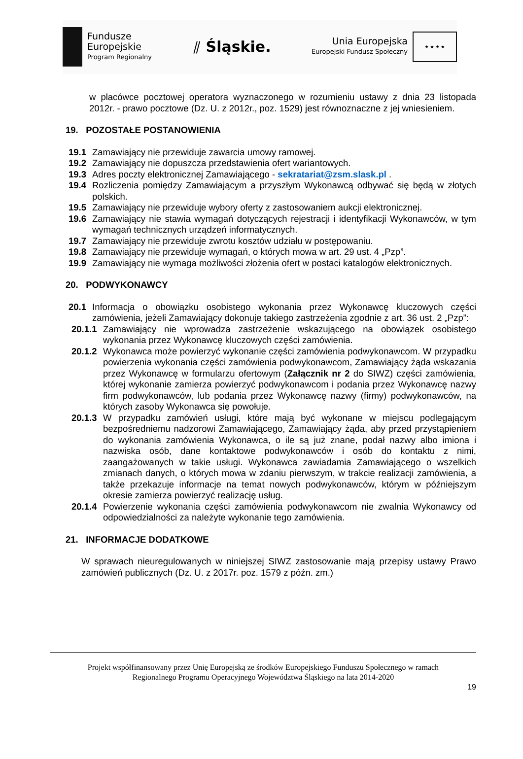Fundusze
Europejskie
Program Regionalny
⫽ Śląskie.
Unia Europejska
Europejski Fundusz Społeczny
★ ★ ★ ★
w placówce pocztowej operatora wyznaczonego w rozumieniu ustawy z dnia 23 listopada 2012r. - prawo pocztowe (Dz. U. z 2012r., poz. 1529) jest równoznaczne z jej wniesieniem.
19. POZOSTAŁE POSTANOWIENIA
19.1 Zamawiający nie przewiduje zawarcia umowy ramowej.
19.2 Zamawiający nie dopuszcza przedstawienia ofert wariantowych.
19.3 Adres poczty elektronicznej Zamawiającego - sekratariat@zsm.slask.pl .
19.4 Rozliczenia pomiędzy Zamawiającym a przyszłym Wykonawcą odbywać się będą w złotych polskich.
19.5 Zamawiający nie przewiduje wybory oferty z zastosowaniem aukcji elektronicznej.
19.6 Zamawiający nie stawia wymagań dotyczących rejestracji i identyfikacji Wykonawców, w tym wymagań technicznych urządzeń informatycznych.
19.7 Zamawiający nie przewiduje zwrotu kosztów udziału w postępowaniu.
19.8 Zamawiający nie przewiduje wymagań, o których mowa w art. 29 ust. 4 „Pzp”.
19.9 Zamawiający nie wymaga możliwości złożenia ofert w postaci katalogów elektronicznych.
20. PODWYKONAWCY
20.1 Informacja o obowiązku osobistego wykonania przez Wykonawcę kluczowych części zamówienia, jeżeli Zamawiający dokonuje takiego zastrzeżenia zgodnie z art. 36 ust. 2 „Pzp”:
20.1.1
Zamawiający nie wprowadza zastrzeżenie wskazującego na obowiązek osobistego wykonania przez Wykonawcę kluczowych części zamówienia.
20.1.2
Wykonawca może powierzyć wykonanie części zamówienia podwykonawcom. W przypadku powierzenia wykonania części zamówienia podwykonawcom, Zamawiający żąda wskazania przez Wykonawcę w formularzu ofertowym (Załącznik nr 2 do SIWZ) części zamówienia, której wykonanie zamierza powierzyć podwykonawcom i podania przez Wykonawcę nazwy firm podwykonawców, lub podania przez Wykonawcę nazwy (firmy) podwykonawców, na których zasoby Wykonawca się powołuje.
20.1.3
W przypadku zamówień usługi, które mają być wykonane w miejscu podlegającym bezpośredniemu nadzorowi Zamawiającego, Zamawiający żąda, aby przed przystąpieniem do wykonania zamówienia Wykonawca, o ile są już znane, podał nazwy albo imiona i nazwiska osób, dane kontaktowe podwykonawców i osób do kontaktu z nimi, zaangażowanych w takie usługi. Wykonawca zawiadamia Zamawiającego o wszelkich zmianach danych, o których mowa w zdaniu pierwszym, w trakcie realizacji zamówienia, a także przekazuje informacje na temat nowych podwykonawców, którym w późniejszym okresie zamierza powierzyć realizację usług.
20.1.4
Powierzenie wykonania części zamówienia podwykonawcom nie zwalnia Wykonawcy od odpowiedzialności za należyte wykonanie tego zamówienia.
21. INFORMACJE DODATKOWE
W sprawach nieuregulowanych w niniejszej SIWZ zastosowanie mają przepisy ustawy Prawo zamówień publicznych (Dz. U. z 2017r. poz. 1579 z późn. zm.)
Projekt współfinansowany przez Unię Europejską ze środków Europejskiego Funduszu Społecznego w ramach
Regionalnego Programu Operacyjnego Województwa Śląskiego na lata 2014-2020
19